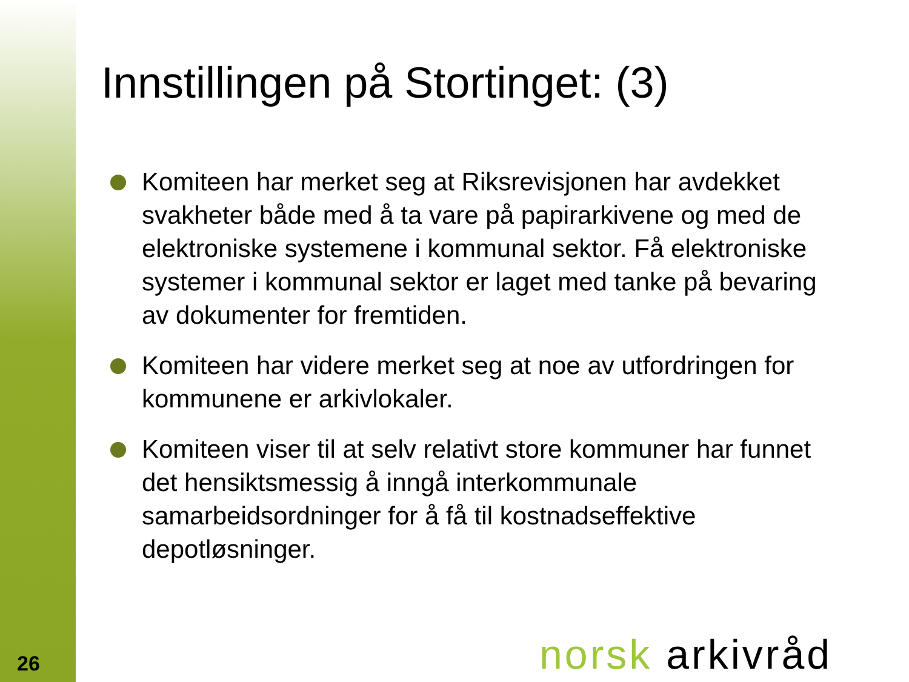26
Innstillingen på Stortinget: (3)
Komiteen har merket seg at Riksrevisjonen har avdekket svakheter både med å ta vare på papirarkivene og med de elektroniske systemene i kommunal sektor. Få elektroniske systemer i kommunal sektor er laget med tanke på bevaring av dokumenter for fremtiden.
Komiteen har videre merket seg at noe av utfordringen for kommunene er arkivlokaler.
Komiteen viser til at selv relativt store kommuner har funnet det hensiktsmessig å inngå interkommunale samarbeidsordninger for å få til kostnadseffektive depotløsninger.
norsk arkivråd